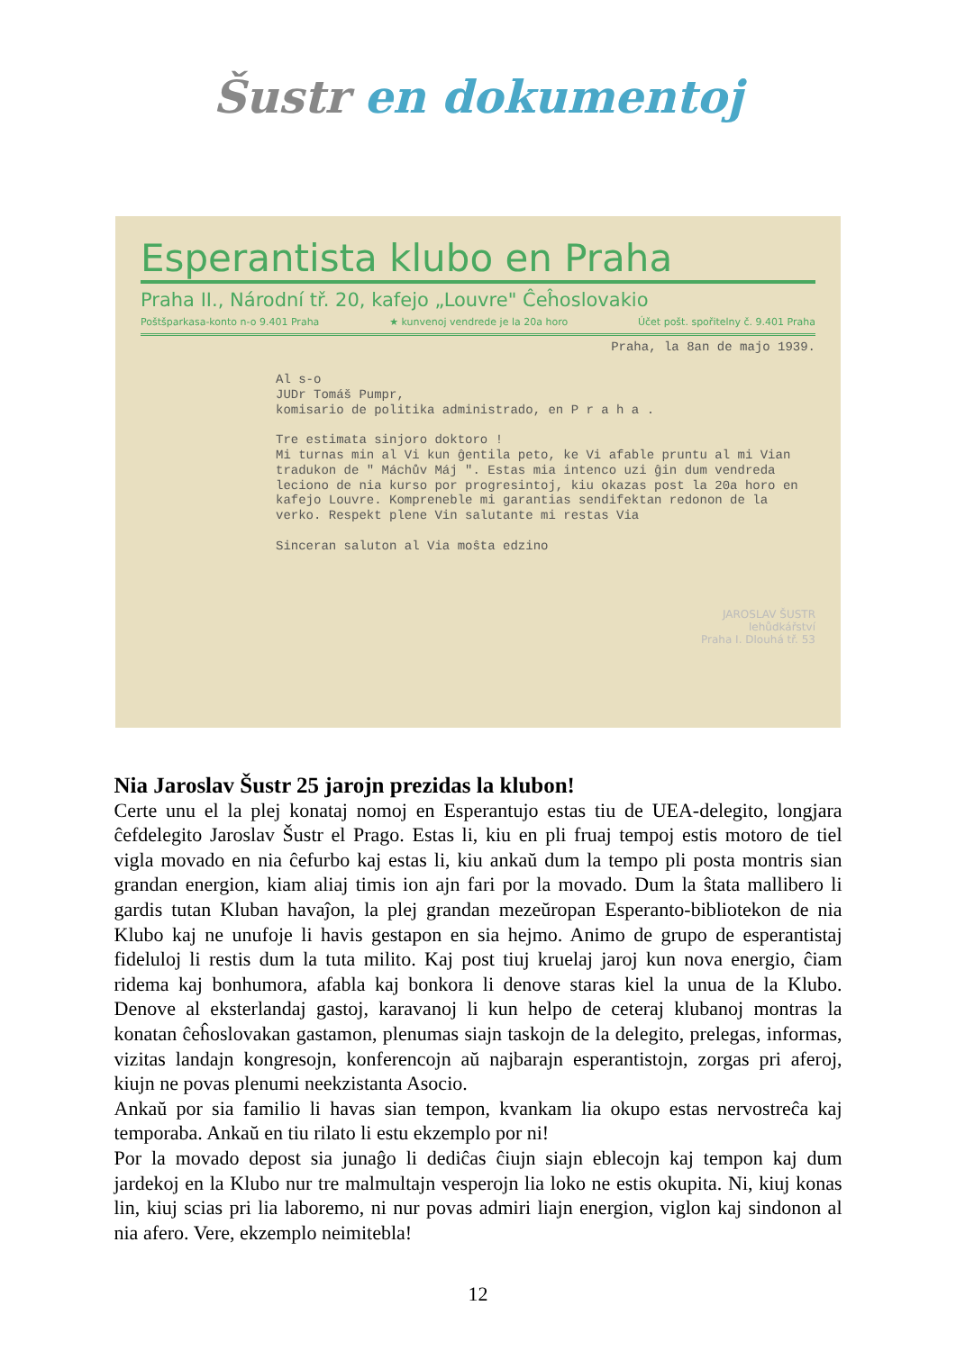Šustr en dokumentoj
Esperantista klubo en Praha
Praha II., Národní tř. 20, kafejo „Louvre" Ĉeĥoslovakio
Poštšparkasa-konto n-o 9.401 Praha ★ kunvenoj vendrede je la 20a horo Účet pošt. spořitelny č. 9.401 Praha
Praha, la 8an de majo 1939.
Al s-o
JUDr Tomáš Pumpr,
komisario de politika administrado, en P r a h a .
Tre estimata sinjoro doktoro !
Mi turnas min al Vi kun ĝentila peto, ke Vi afable pruntu al mi Vian tradukon de " Máchův Máj ". Estas mia intenco uzi ĝin dum vendreda leciono de nia kurso por progresintoj, kiu okazas post la 20a horo en kafejo Louvre. Kompreneble mi garantias sendifektan redonon de la verko. Respekt plene Vin salutante mi restas Via
Sinceran saluton al Via moŝta edzino
JAROSLAV ŠUSTR
lehůdkářství
Praha I. Dlouhá tř. 53
Nia Jaroslav Šustr 25 jarojn prezidas la klubon!
Certe unu el la plej konataj nomoj en Esperantujo estas tiu de UEA-delegito, longjara ĉefdelegito Jaroslav Šustr el Prago. Estas li, kiu en pli fruaj tempoj estis motoro de tiel vigla movado en nia ĉefurbo kaj estas li, kiu ankaŭ dum la tempo pli posta montris sian grandan energion, kiam aliaj timis ion ajn fari por la movado. Dum la ŝtata mallibero li gardis tutan Kluban havaĵon, la plej grandan mezeŭropan Esperanto-bibliotekon de nia Klubo kaj ne unufoje li havis gestapon en sia hejmo. Animo de grupo de esperantistaj fideluloj li restis dum la tuta milito. Kaj post tiuj kruelaj jaroj kun nova energio, ĉiam ridema kaj bonhumora, afabla kaj bonkora li denove staras kiel la unua de la Klubo. Denove al eksterlandaj gastoj, karavanoj li kun helpo de ceteraj klubanoj montras la konatan ĉeĥoslovakan gastamon, plenumas siajn taskojn de la delegito, prelegas, informas, vizitas landajn kongresojn, konferencojn aŭ najbarajn esperantistojn, zorgas pri aferoj, kiujn ne povas plenumi neekzistanta Asocio.
Ankaŭ por sia familio li havas sian tempon, kvankam lia okupo estas nervostreĉa kaj temporaba. Ankaŭ en tiu rilato li estu ekzemplo por ni!
Por la movado depost sia junaĝo li dediĉas ĉiujn siajn eblecojn kaj tempon kaj dum jardekoj en la Klubo nur tre malmultajn vesperojn lia loko ne estis okupita. Ni, kiuj konas lin, kiuj scias pri lia laboremo, ni nur povas admiri liajn energion, viglon kaj sindonon al nia afero. Vere, ekzemplo neimitebla!
12